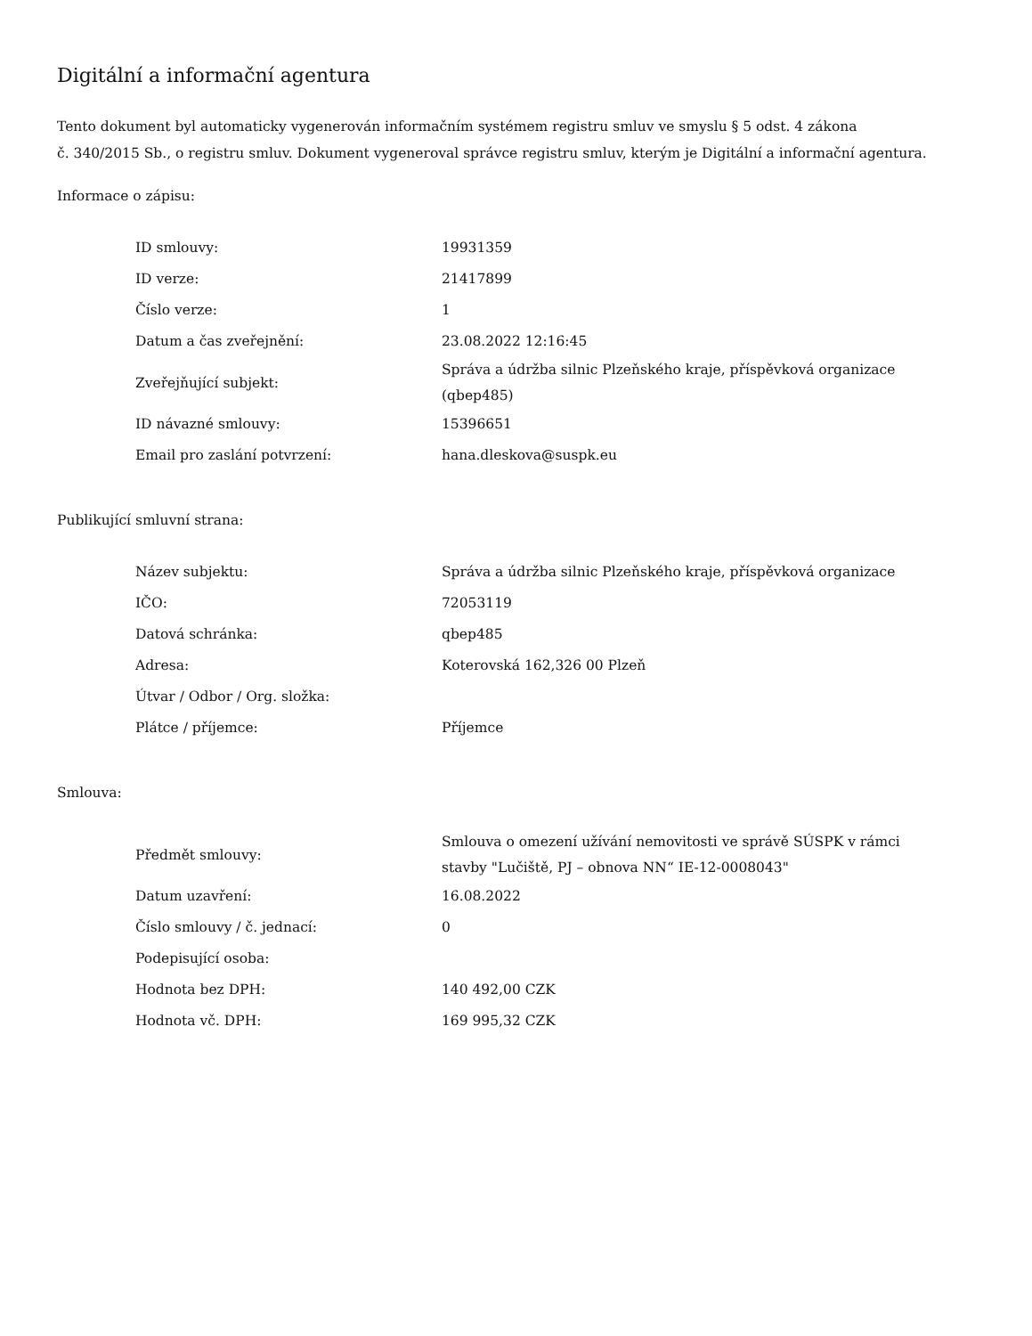Digitální a informační agentura
Tento dokument byl automaticky vygenerován informačním systémem registru smluv ve smyslu § 5 odst. 4 zákona
č. 340/2015 Sb., o registru smluv. Dokument vygeneroval správce registru smluv, kterým je Digitální a informační agentura.
Informace o zápisu:
| ID smlouvy: | 19931359 |
| ID verze: | 21417899 |
| Číslo verze: | 1 |
| Datum a čas zveřejnění: | 23.08.2022 12:16:45 |
| Zveřejňující subjekt: | Správa a údržba silnic Plzeňského kraje, příspěvková organizace (qbep485) |
| ID návazné smlouvy: | 15396651 |
| Email pro zaslání potvrzení: | hana.dleskova@suspk.eu |
Publikující smluvní strana:
| Název subjektu: | Správa a údržba silnic Plzeňského kraje, příspěvková organizace |
| IČO: | 72053119 |
| Datová schránka: | qbep485 |
| Adresa: | Koterovská 162,326 00 Plzeň |
| Útvar / Odbor / Org. složka: | |
| Plátce / příjemce: | Příjemce |
Smlouva:
| Předmět smlouvy: | Smlouva o omezení užívání nemovitosti ve správě SÚSPK v rámci stavby "Lučiště, PJ – obnova NN“ IE-12-0008043" |
| Datum uzavření: | 16.08.2022 |
| Číslo smlouvy / č. jednací: | 0 |
| Podepisující osoba: | |
| Hodnota bez DPH: | 140 492,00 CZK |
| Hodnota vč. DPH: | 169 995,32 CZK |